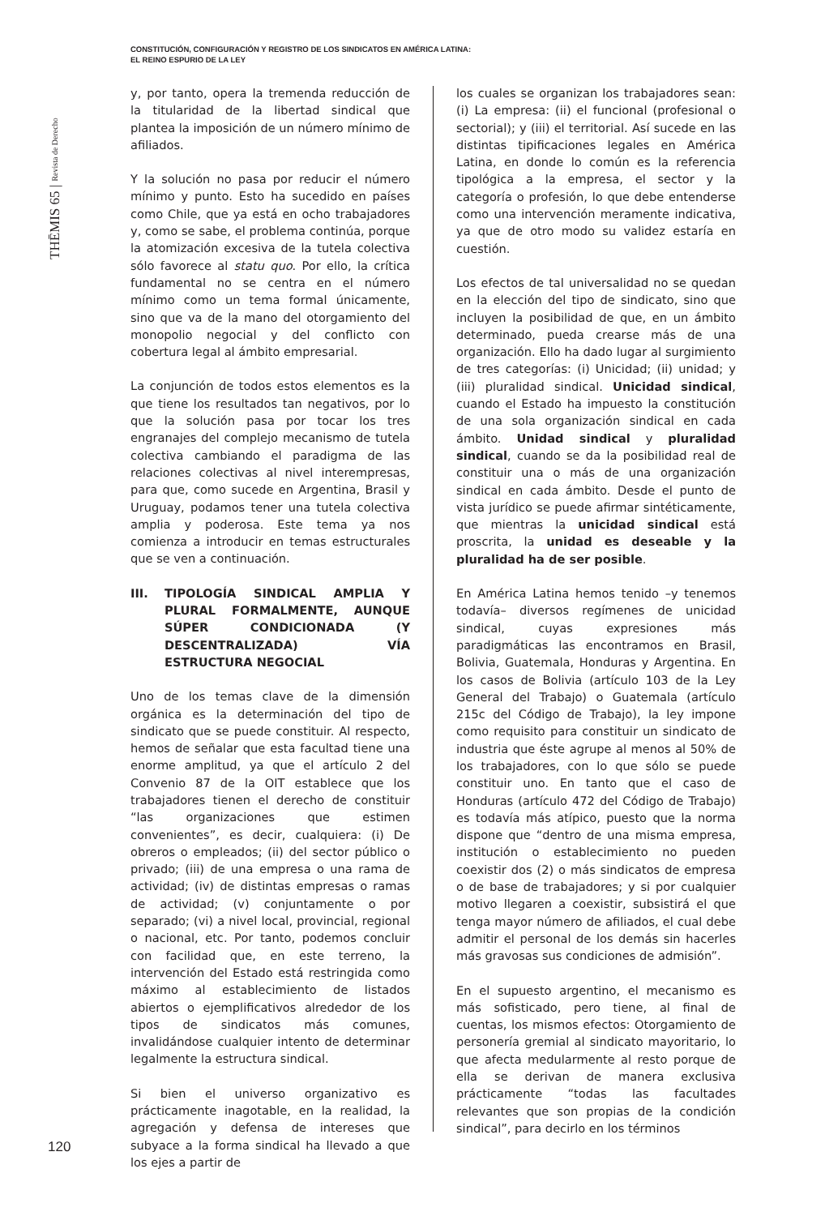CONSTITUCIÓN, CONFIGURACIÓN Y REGISTRO DE LOS SINDICATOS EN AMÉRICA LATINA:
EL REINO ESPURIO DE LA LEY
THĒMIS 65 | Revista de Derecho
y, por tanto, opera la tremenda reducción de la titularidad de la libertad sindical que plantea la imposición de un número mínimo de afiliados.
Y la solución no pasa por reducir el número mínimo y punto. Esto ha sucedido en países como Chile, que ya está en ocho trabajadores y, como se sabe, el problema continúa, porque la atomización excesiva de la tutela colectiva sólo favorece al statu quo. Por ello, la crítica fundamental no se centra en el número mínimo como un tema formal únicamente, sino que va de la mano del otorgamiento del monopolio negocial y del conflicto con cobertura legal al ámbito empresarial.
La conjunción de todos estos elementos es la que tiene los resultados tan negativos, por lo que la solución pasa por tocar los tres engranajes del complejo mecanismo de tutela colectiva cambiando el paradigma de las relaciones colectivas al nivel interempresas, para que, como sucede en Argentina, Brasil y Uruguay, podamos tener una tutela colectiva amplia y poderosa. Este tema ya nos comienza a introducir en temas estructurales que se ven a continuación.
III. TIPOLOGÍA SINDICAL AMPLIA Y PLURAL FORMALMENTE, AUNQUE SÚPER CONDICIONADA (Y DESCENTRALIZADA) VÍA ESTRUCTURA NEGOCIAL
Uno de los temas clave de la dimensión orgánica es la determinación del tipo de sindicato que se puede constituir. Al respecto, hemos de señalar que esta facultad tiene una enorme amplitud, ya que el artículo 2 del Convenio 87 de la OIT establece que los trabajadores tienen el derecho de constituir “las organizaciones que estimen convenientes”, es decir, cualquiera: (i) De obreros o empleados; (ii) del sector público o privado; (iii) de una empresa o una rama de actividad; (iv) de distintas empresas o ramas de actividad; (v) conjuntamente o por separado; (vi) a nivel local, provincial, regional o nacional, etc. Por tanto, podemos concluir con facilidad que, en este terreno, la intervención del Estado está restringida como máximo al establecimiento de listados abiertos o ejemplificativos alrededor de los tipos de sindicatos más comunes, invalidándose cualquier intento de determinar legalmente la estructura sindical.
Si bien el universo organizativo es prácticamente inagotable, en la realidad, la agregación y defensa de intereses que subyace a la forma sindical ha llevado a que los ejes a partir de
los cuales se organizan los trabajadores sean: (i) La empresa: (ii) el funcional (profesional o sectorial); y (iii) el territorial. Así sucede en las distintas tipificaciones legales en América Latina, en donde lo común es la referencia tipológica a la empresa, el sector y la categoría o profesión, lo que debe entenderse como una intervención meramente indicativa, ya que de otro modo su validez estaría en cuestión.
Los efectos de tal universalidad no se quedan en la elección del tipo de sindicato, sino que incluyen la posibilidad de que, en un ámbito determinado, pueda crearse más de una organización. Ello ha dado lugar al surgimiento de tres categorías: (i) Unicidad; (ii) unidad; y (iii) pluralidad sindical. Unicidad sindical, cuando el Estado ha impuesto la constitución de una sola organización sindical en cada ámbito. Unidad sindical y pluralidad sindical, cuando se da la posibilidad real de constituir una o más de una organización sindical en cada ámbito. Desde el punto de vista jurídico se puede afirmar sintéticamente, que mientras la unicidad sindical está proscrita, la unidad es deseable y la pluralidad ha de ser posible.
En América Latina hemos tenido –y tenemos todavía– diversos regímenes de unicidad sindical, cuyas expresiones más paradigmáticas las encontramos en Brasil, Bolivia, Guatemala, Honduras y Argentina. En los casos de Bolivia (artículo 103 de la Ley General del Trabajo) o Guatemala (artículo 215c del Código de Trabajo), la ley impone como requisito para constituir un sindicato de industria que éste agrupe al menos al 50% de los trabajadores, con lo que sólo se puede constituir uno. En tanto que el caso de Honduras (artículo 472 del Código de Trabajo) es todavía más atípico, puesto que la norma dispone que “dentro de una misma empresa, institución o establecimiento no pueden coexistir dos (2) o más sindicatos de empresa o de base de trabajadores; y si por cualquier motivo llegaren a coexistir, subsistirá el que tenga mayor número de afiliados, el cual debe admitir el personal de los demás sin hacerles más gravosas sus condiciones de admisión”.
En el supuesto argentino, el mecanismo es más sofisticado, pero tiene, al final de cuentas, los mismos efectos: Otorgamiento de personería gremial al sindicato mayoritario, lo que afecta medularmente al resto porque de ella se derivan de manera exclusiva prácticamente “todas las facultades relevantes que son propias de la condición sindical”, para decirlo en los términos
120